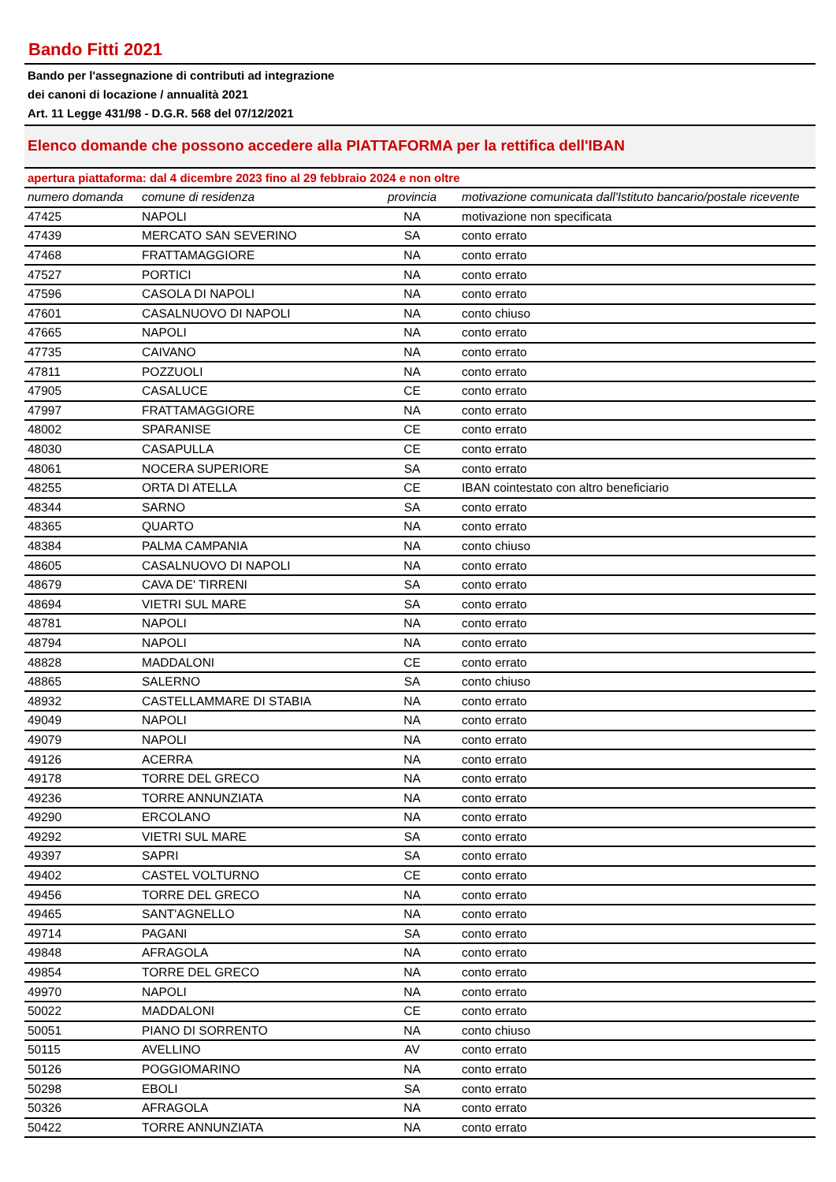Bando Fitti 2021
Bando per l'assegnazione di contributi ad integrazione
dei canoni di locazione / annualità 2021
Art. 11 Legge 431/98 - D.G.R. 568 del 07/12/2021
Elenco domande che possono accedere alla PIATTAFORMA per la rettifica dell'IBAN
apertura piattaforma: dal 4 dicembre 2023 fino al 29 febbraio 2024 e non oltre
| numero domanda | comune di residenza | provincia | motivazione comunicata dall'Istituto bancario/postale ricevente |
| --- | --- | --- | --- |
| 47425 | NAPOLI | NA | motivazione non specificata |
| 47439 | MERCATO SAN SEVERINO | SA | conto errato |
| 47468 | FRATTAMAGGIORE | NA | conto errato |
| 47527 | PORTICI | NA | conto errato |
| 47596 | CASOLA DI NAPOLI | NA | conto errato |
| 47601 | CASALNUOVO DI NAPOLI | NA | conto chiuso |
| 47665 | NAPOLI | NA | conto errato |
| 47735 | CAIVANO | NA | conto errato |
| 47811 | POZZUOLI | NA | conto errato |
| 47905 | CASALUCE | CE | conto errato |
| 47997 | FRATTAMAGGIORE | NA | conto errato |
| 48002 | SPARANISE | CE | conto errato |
| 48030 | CASAPULLA | CE | conto errato |
| 48061 | NOCERA SUPERIORE | SA | conto errato |
| 48255 | ORTA DI ATELLA | CE | IBAN cointestato con altro beneficiario |
| 48344 | SARNO | SA | conto errato |
| 48365 | QUARTO | NA | conto errato |
| 48384 | PALMA CAMPANIA | NA | conto chiuso |
| 48605 | CASALNUOVO DI NAPOLI | NA | conto errato |
| 48679 | CAVA DE' TIRRENI | SA | conto errato |
| 48694 | VIETRI SUL MARE | SA | conto errato |
| 48781 | NAPOLI | NA | conto errato |
| 48794 | NAPOLI | NA | conto errato |
| 48828 | MADDALONI | CE | conto errato |
| 48865 | SALERNO | SA | conto chiuso |
| 48932 | CASTELLAMMARE DI STABIA | NA | conto errato |
| 49049 | NAPOLI | NA | conto errato |
| 49079 | NAPOLI | NA | conto errato |
| 49126 | ACERRA | NA | conto errato |
| 49178 | TORRE DEL GRECO | NA | conto errato |
| 49236 | TORRE ANNUNZIATA | NA | conto errato |
| 49290 | ERCOLANO | NA | conto errato |
| 49292 | VIETRI SUL MARE | SA | conto errato |
| 49397 | SAPRI | SA | conto errato |
| 49402 | CASTEL VOLTURNO | CE | conto errato |
| 49456 | TORRE DEL GRECO | NA | conto errato |
| 49465 | SANT'AGNELLO | NA | conto errato |
| 49714 | PAGANI | SA | conto errato |
| 49848 | AFRAGOLA | NA | conto errato |
| 49854 | TORRE DEL GRECO | NA | conto errato |
| 49970 | NAPOLI | NA | conto errato |
| 50022 | MADDALONI | CE | conto errato |
| 50051 | PIANO DI SORRENTO | NA | conto chiuso |
| 50115 | AVELLINO | AV | conto errato |
| 50126 | POGGIOMARINO | NA | conto errato |
| 50298 | EBOLI | SA | conto errato |
| 50326 | AFRAGOLA | NA | conto errato |
| 50422 | TORRE ANNUNZIATA | NA | conto errato |